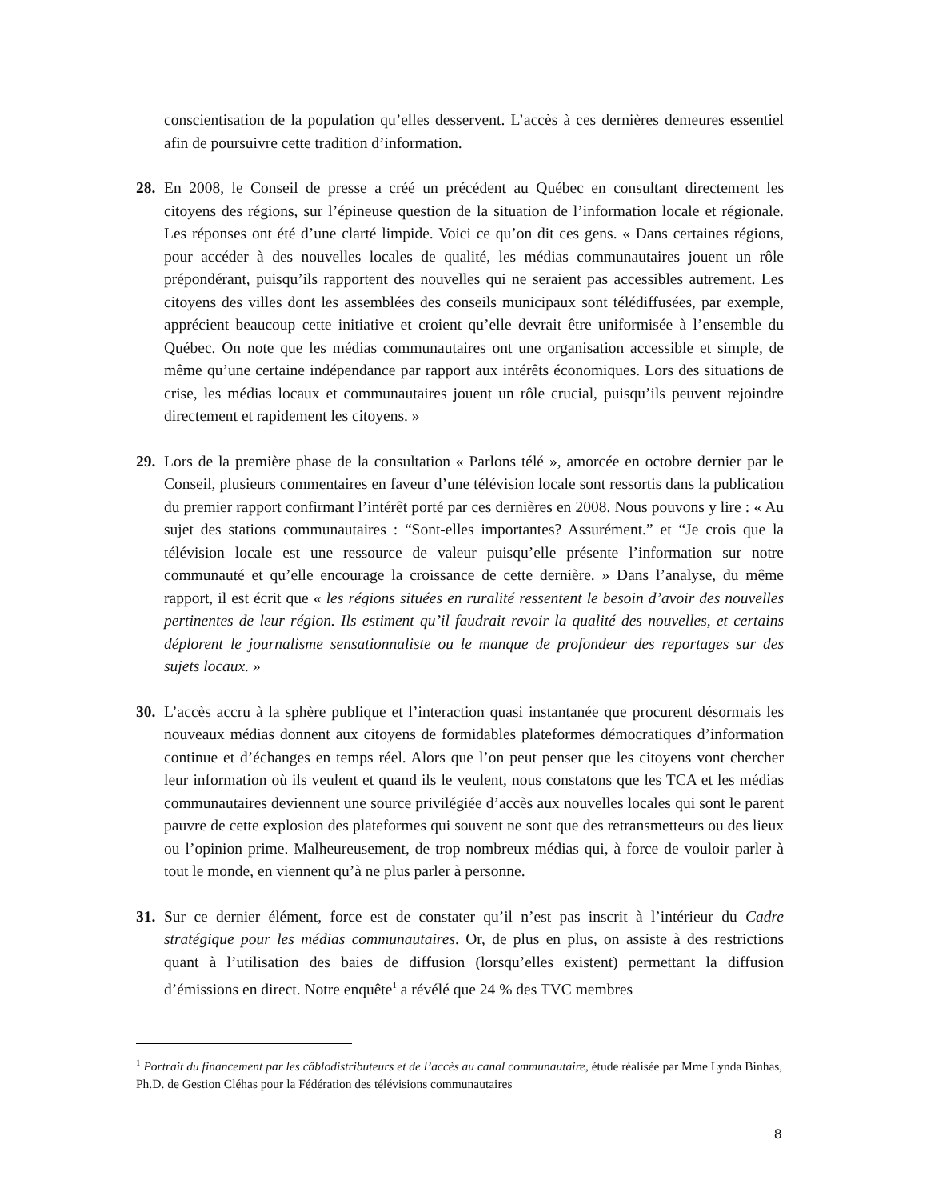conscientisation de la population qu’elles desservent. L’accès à ces dernières demeures essentiel afin de poursuivre cette tradition d’information.
28.
En 2008, le Conseil de presse a créé un précédent au Québec en consultant directement les citoyens des régions, sur l’épineuse question de la situation de l’information locale et régionale. Les réponses ont été d’une clarté limpide. Voici ce qu’on dit ces gens. « Dans certaines régions, pour accéder à des nouvelles locales de qualité, les médias communautaires jouent un rôle prépondérant, puisqu’ils rapportent des nouvelles qui ne seraient pas accessibles autrement. Les citoyens des villes dont les assemblées des conseils municipaux sont télédiffusées, par exemple, apprécient beaucoup cette initiative et croient qu’elle devrait être uniformisée à l’ensemble du Québec. On note que les médias communautaires ont une organisation accessible et simple, de même qu’une certaine indépendance par rapport aux intérêts économiques. Lors des situations de crise, les médias locaux et communautaires jouent un rôle crucial, puisqu’ils peuvent rejoindre directement et rapidement les citoyens. »
29.
Lors de la première phase de la consultation « Parlons télé », amorcée en octobre dernier par le Conseil, plusieurs commentaires en faveur d’une télévision locale sont ressortis dans la publication du premier rapport confirmant l’intérêt porté par ces dernières en 2008. Nous pouvons y lire : « Au sujet des stations communautaires : “Sont-elles importantes? Assurément.” et “Je crois que la télévision locale est une ressource de valeur puisqu’elle présente l’information sur notre communauté et qu’elle encourage la croissance de cette dernière. » Dans l’analyse, du même rapport, il est écrit que « les régions situées en ruralité ressentent le besoin d’avoir des nouvelles pertinentes de leur région. Ils estiment qu’il faudrait revoir la qualité des nouvelles, et certains déplorent le journalisme sensationnaliste ou le manque de profondeur des reportages sur des sujets locaux. »
30.
L’accès accru à la sphère publique et l’interaction quasi instantanée que procurent désormais les nouveaux médias donnent aux citoyens de formidables plateformes démocratiques d’information continue et d’échanges en temps réel. Alors que l’on peut penser que les citoyens vont chercher leur information où ils veulent et quand ils le veulent, nous constatons que les TCA et les médias communautaires deviennent une source privilégiée d’accès aux nouvelles locales qui sont le parent pauvre de cette explosion des plateformes qui souvent ne sont que des retransmetteurs ou des lieux ou l’opinion prime. Malheureusement, de trop nombreux médias qui, à force de vouloir parler à tout le monde, en viennent qu’à ne plus parler à personne.
31.
Sur ce dernier élément, force est de constater qu’il n’est pas inscrit à l’intérieur du Cadre stratégique pour les médias communautaires. Or, de plus en plus, on assiste à des restrictions quant à l’utilisation des baies de diffusion (lorsqu’elles existent) permettant la diffusion d’émissions en direct. Notre enquête<sup>1</sup> a révélé que 24 % des TVC membres
<sup>1</sup> Portrait du financement par les câblodistributeurs et de l’accès au canal communautaire, étude réalisée par Mme Lynda Binhas, Ph.D. de Gestion Cléhas pour la Fédération des télévisions communautaires
8